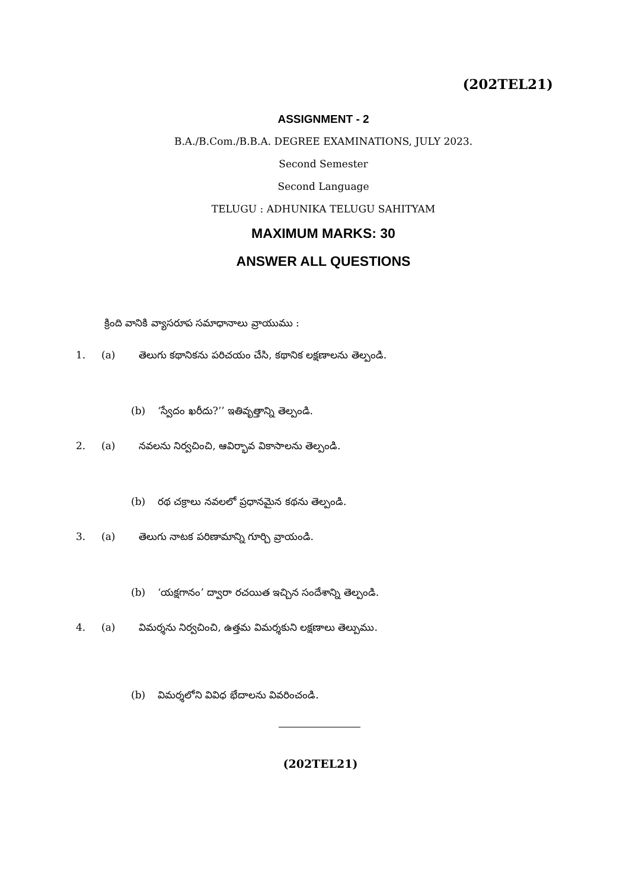(202TEL21)
ASSIGNMENT - 2
B.A./B.Com./B.B.A. DEGREE EXAMINATIONS, JULY 2023.
Second Semester
Second Language
TELUGU : ADHUNIKA TELUGU SAHITYAM
MAXIMUM MARKS: 30
ANSWER ALL QUESTIONS
క్రింది వానికి వ్యాసరూప సమాధానాలు వ్రాయుము :
1. (a) తెలుగు కథానికను పరిచయం చేసి, కథానిక లక్షణాలను తెల్పండి.
(b) ‘స్వేదం ఖరీదు?’’ ఇతివృత్తాన్ని తెల్పండి.
2. (a) నవలను నిర్వచించి, ఆవిర్భావ వికాసాలను తెల్పండి.
(b) రథ చక్రాలు నవలలో ప్రధానమైన కథను తెల్పండి.
3. (a) తెలుగు నాటక పరిణామాన్ని గూర్చి వ్రాయండి.
(b) ‘యక్షగానం’ ద్వారా రచయిత ఇచ్చిన సందేశాన్ని తెల్పండి.
4. (a) విమర్శను నిర్వచించి, ఉత్తమ విమర్శకుని లక్షణాలు తెల్పుము.
(b) విమర్శలోని వివిధ భేదాలను వివరించండి.
(202TEL21)